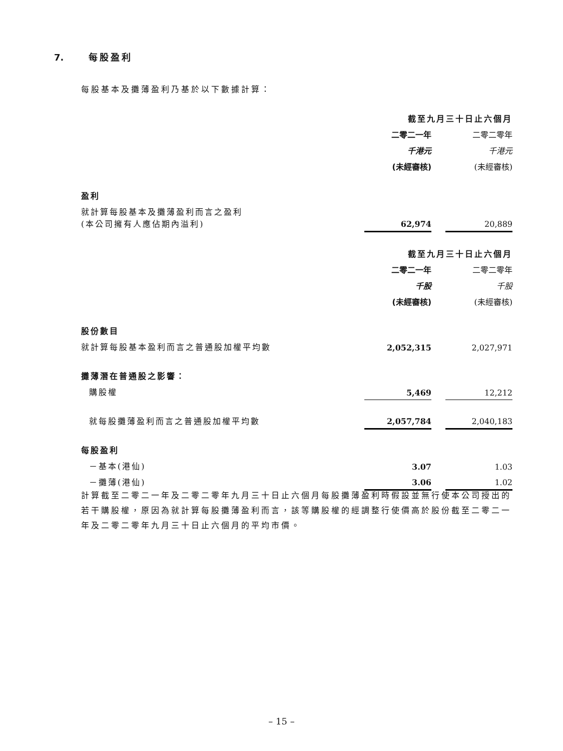7. 每股盈利
每股基本及攤薄盈利乃基於以下數據計算：
| | 截至九月三十日止六個月 | | |
| | 二零二一年 | | 二零二零年 |
| | 千港元 | | 千港元 |
| | (未經審核) | | (未經審核) |
| 盈利 | | | |
| 就計算每股基本及攤薄盈利而言之盈利 (本公司擁有人應佔期內溢利) | 62,974 | | 20,889 |
| | 截至九月三十日止六個月 | | |
| | 二零二一年 | | 二零二零年 |
| | 千股 | | 千股 |
| | (未經審核) | | (未經審核) |
| 股份數目 | | | |
| 就計算每股基本盈利而言之普通股加權平均數 | 2,052,315 | | 2,027,971 |
| 攤薄潛在普通股之影響： | | | |
| 購股權 | 5,469 | | 12,212 |
| 就每股攤薄盈利而言之普通股加權平均數 | 2,057,784 | | 2,040,183 |
| 每股盈利 | | | |
| －基本(港仙) | 3.07 | | 1.03 |
| －攤薄(港仙) | 3.06 | | 1.02 |
計算截至二零二一年及二零二零年九月三十日止六個月每股攤薄盈利時假設並無行使本公司授出的若干購股權，原因為就計算每股攤薄盈利而言，該等購股權的經調整行使價高於股份截至二零二一年及二零二零年九月三十日止六個月的平均市價。
– 15 –